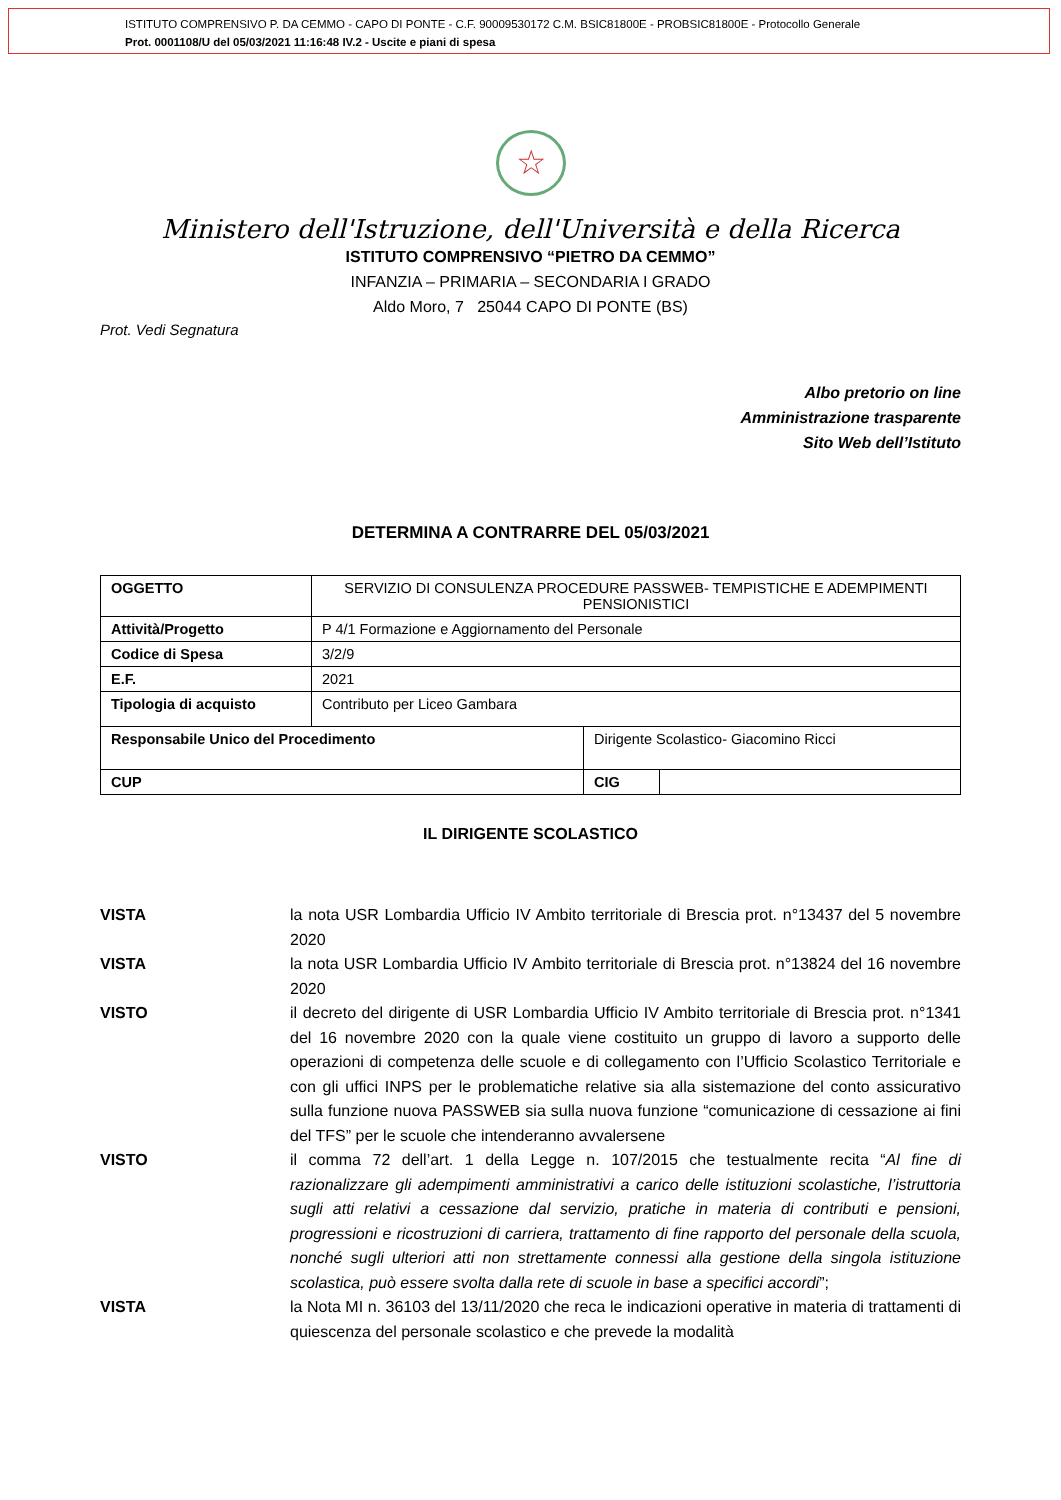ISTITUTO COMPRENSIVO P. DA CEMMO - CAPO DI PONTE - C.F. 90009530172 C.M. BSIC81800E - PROBSIC81800E - Protocollo Generale
Prot. 0001108/U del 05/03/2021 11:16:48 IV.2 - Uscite e piani di spesa
☆
Ministero dell'Istruzione, dell'Università e della Ricerca
ISTITUTO COMPRENSIVO “PIETRO DA CEMMO”
INFANZIA – PRIMARIA – SECONDARIA I GRADO
Aldo Moro, 7 25044 CAPO DI PONTE (BS)
Prot. Vedi Segnatura
Albo pretorio on line
Amministrazione trasparente
Sito Web dell’Istituto
DETERMINA A CONTRARRE DEL 05/03/2021
| OGGETTO | SERVIZIO DI CONSULENZA PROCEDURE PASSWEB- TEMPISTICHE E ADEMPIMENTI PENSIONISTICI | | | |
| Attività/Progetto | P 4/1 Formazione e Aggiornamento del Personale | | | |
| Codice di Spesa | 3/2/9 | | | |
| E.F. | 2021 | | | |
| Tipologia di acquisto | Contributo per Liceo Gambara | | | |
| Responsabile Unico del Procedimento | | Dirigente Scolastico- Giacomino Ricci | | |
| CUP | | | CIG | |
IL DIRIGENTE SCOLASTICO
VISTA la nota USR Lombardia Ufficio IV Ambito territoriale di Brescia prot. n°13437 del 5 novembre 2020
VISTA la nota USR Lombardia Ufficio IV Ambito territoriale di Brescia prot. n°13824 del 16 novembre 2020
VISTO il decreto del dirigente di USR Lombardia Ufficio IV Ambito territoriale di Brescia prot. n°1341 del 16 novembre 2020 con la quale viene costituito un gruppo di lavoro a supporto delle operazioni di competenza delle scuole e di collegamento con l’Ufficio Scolastico Territoriale e con gli uffici INPS per le problematiche relative sia alla sistemazione del conto assicurativo sulla funzione nuova PASSWEB sia sulla nuova funzione “comunicazione di cessazione ai fini del TFS” per le scuole che intenderanno avvalersene
VISTO il comma 72 dell’art. 1 della Legge n. 107/2015 che testualmente recita “Al fine di razionalizzare gli adempimenti amministrativi a carico delle istituzioni scolastiche, l’istruttoria sugli atti relativi a cessazione dal servizio, pratiche in materia di contributi e pensioni, progressioni e ricostruzioni di carriera, trattamento di fine rapporto del personale della scuola, nonché sugli ulteriori atti non strettamente connessi alla gestione della singola istituzione scolastica, può essere svolta dalla rete di scuole in base a specifici accordi”;
VISTA la Nota MI n. 36103 del 13/11/2020 che reca le indicazioni operative in materia di trattamenti di quiescenza del personale scolastico e che prevede la modalità